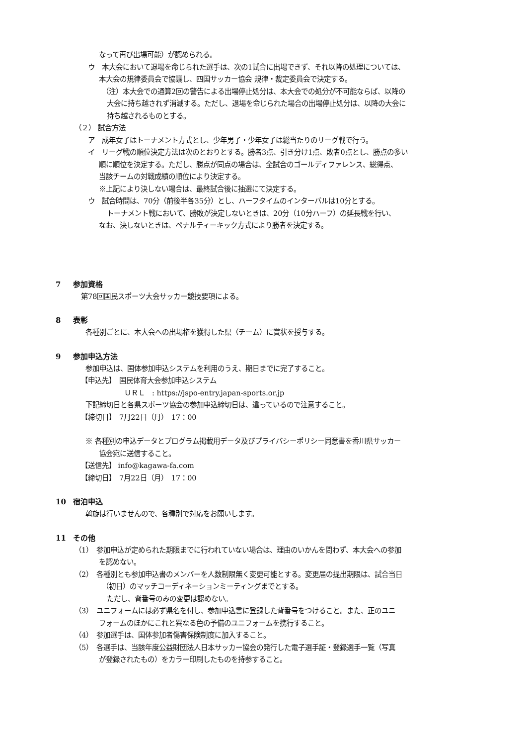なって再び出場可能）が認められる。
ウ　本大会において退場を命じられた選手は、次の1試合に出場できず、それ以降の処理については、
本大会の規律委員会で協議し、四国サッカー協会 規律・裁定委員会で決定する。
（注）本大会での通算2回の警告による出場停止処分は、本大会での処分が不可能ならば、以降の
大会に持ち越されず消滅する。ただし、退場を命じられた場合の出場停止処分は、以降の大会に
持ち越されるものとする。
（２） 試合方法
ア　成年女子はトーナメント方式とし、少年男子・少年女子は総当たりのリーグ戦で行う。
イ　リーグ戦の順位決定方法は次のとおりとする。勝者3点、引き分け1点、敗者0点とし、勝点の多い
順に順位を決定する。ただし、勝点が同点の場合は、全試合のゴールディファレンス、総得点、
当該チームの対戦成績の順位により決定する。
※上記により決しない場合は、最終試合後に抽選にて決定する。
ウ　試合時間は、70分（前後半各35分）とし、ハーフタイムのインターバルは10分とする。
トーナメント戦において、勝敗が決定しないときは、20分（10分ハーフ）の延長戦を行い、
なお、決しないときは、ペナルティーキック方式により勝者を決定する。
7 参加資格
第78回国民スポーツ大会サッカー競技要項による。
8 表彰
各種別ごとに、本大会への出場権を獲得した県（チーム）に賞状を授与する。
9 参加申込方法
参加申込は、国体参加申込システムを利用のうえ、期日までに完了すること。
【申込先】　国民体育大会参加申込システム
ＵＲＬ　: https://jspo-entry.japan-sports.or.jp
下記締切日と各県スポーツ協会の参加申込締切日は、違っているので注意すること。
【締切日】　7月22日（月）　17：00
※ 各種別の申込データとプログラム掲載用データ及びプライバシーポリシー同意書を香川県サッカー
協会宛に送信すること。
【送信先】 info@kagawa-fa.com
【締切日】　7月22日（月）　17：00
10 宿泊申込
斡旋は行いませんので、各種別で対応をお願いします。
11 その他
（1）　参加申込が定められた期限までに行われていない場合は、理由のいかんを問わず、本大会への参加
を認めない。
（2）　各種別とも参加申込書のメンバーを人数制限無く変更可能とする。変更届の提出期限は、試合当日
（初日）のマッチコーディネーションミーティングまでとする。
ただし、背番号のみの変更は認めない。
（3）　ユニフォームには必ず県名を付し、参加申込書に登録した背番号をつけること。また、正のユニ
フォームのほかにこれと異なる色の予備のユニフォームを携行すること。
（4）　参加選手は、国体参加者傷害保険制度に加入すること。
（5）　各選手は、当該年度公益財団法人日本サッカー協会の発行した電子選手証・登録選手一覧（写真
が登録されたもの）をカラー印刷したものを持参すること。